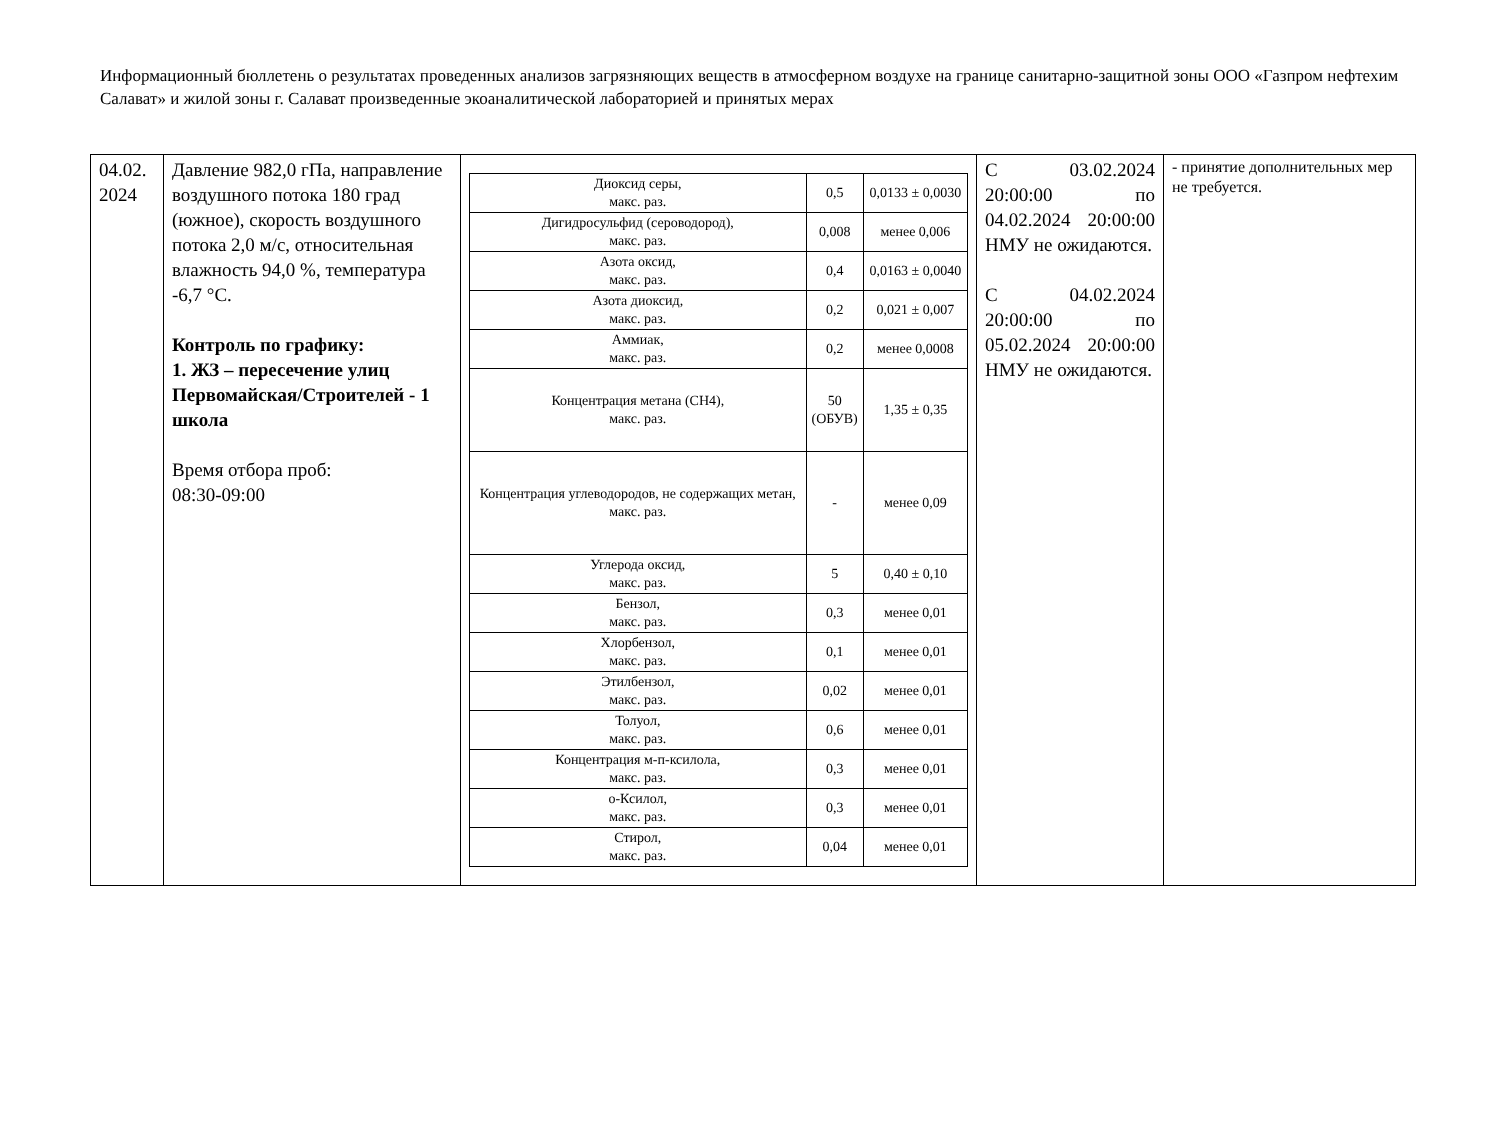Информационный бюллетень о результатах проведенных анализов загрязняющих веществ в атмосферном воздухе на границе санитарно-защитной зоны ООО «Газпром нефтехим Салават» и жилой зоны г. Салават произведенные экоаналитической лабораторией и принятых мерах
| 04.02. 2024 | Давление 982,0 гПа, направление воздушного потока 180 град (южное), скорость воздушного потока 2,0 м/с, относительная влажность 94,0 %, температура -6,7 °C. Контроль по графику: 1. ЖЗ – пересечение улиц Первомайская/Строителей - 1 школа Время отбора проб: 08:30-09:00 | / Диоксид серы, макс. раз. / 0,5 / 0,0133 ± 0,0030 / / Дигидросульфид (сероводород), макс. раз. / 0,008 / менее 0,006 / / Азота оксид, макс. раз. / 0,4 / 0,0163 ± 0,0040 / / Азота диоксид, макс. раз. / 0,2 / 0,021 ± 0,007 / / Аммиак, макс. раз. / 0,2 / менее 0,0008 / / Концентрация метана (CH4), макс. раз. / 50 (ОБУВ) / 1,35 ± 0,35 / / Концентрация углеводородов, не содержащих метан, макс. раз. / - / менее 0,09 / / Углерода оксид, макс. раз. / 5 / 0,40 ± 0,10 / / Бензол, макс. раз. / 0,3 / менее 0,01 / / Хлорбензол, макс. раз. / 0,1 / менее 0,01 / / Этилбензол, макс. раз. / 0,02 / менее 0,01 / / Толуол, макс. раз. / 0,6 / менее 0,01 / / Концентрация м-п-ксилола, макс. раз. / 0,3 / менее 0,01 / / о-Ксилол, макс. раз. / 0,3 / менее 0,01 / / Стирол, макс. раз. / 0,04 / менее 0,01 / | С 03.02.2024 20:00:00 по 04.02.2024 20:00:00 НМУ не ожидаются. С 04.02.2024 20:00:00 по 05.02.2024 20:00:00 НМУ не ожидаются. | - принятие дополнительных мер не требуется. |